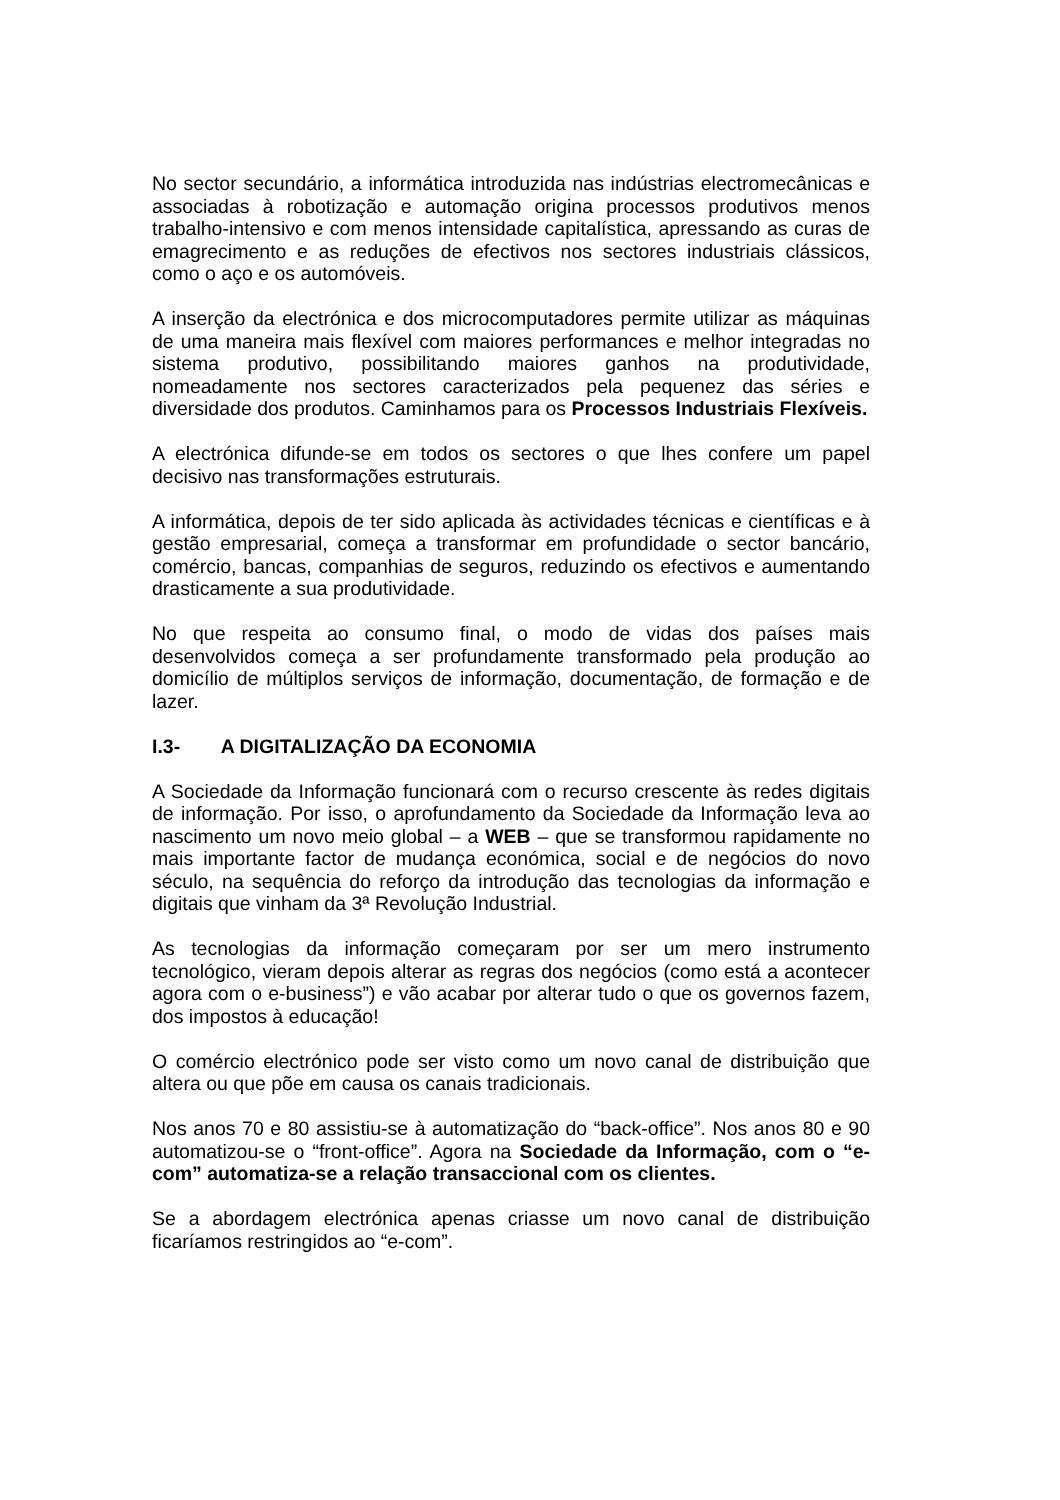No sector secundário, a informática introduzida nas indústrias electromecânicas e associadas à robotização e automação origina processos produtivos menos trabalho-intensivo e com menos intensidade capitalística, apressando as curas de emagrecimento e as reduções de efectivos nos sectores industriais clássicos, como o aço e os automóveis.
A inserção da electrónica e dos microcomputadores permite utilizar as máquinas de uma maneira mais flexível com maiores performances e melhor integradas no sistema produtivo, possibilitando maiores ganhos na produtividade, nomeadamente nos sectores caracterizados pela pequenez das séries e diversidade dos produtos. Caminhamos para os Processos Industriais Flexíveis.
A electrónica difunde-se em todos os sectores o que lhes confere um papel decisivo nas transformações estruturais.
A informática, depois de ter sido aplicada às actividades técnicas e científicas e à gestão empresarial, começa a transformar em profundidade o sector bancário, comércio, bancas, companhias de seguros, reduzindo os efectivos e aumentando drasticamente a sua produtividade.
No que respeita ao consumo final, o modo de vidas dos países mais desenvolvidos começa a ser profundamente transformado pela produção ao domicílio de múltiplos serviços de informação, documentação, de formação e de lazer.
I.3- A DIGITALIZAÇÃO DA ECONOMIA
A Sociedade da Informação funcionará com o recurso crescente às redes digitais de informação. Por isso, o aprofundamento da Sociedade da Informação leva ao nascimento um novo meio global – a WEB – que se transformou rapidamente no mais importante factor de mudança económica, social e de negócios do novo século, na sequência do reforço da introdução das tecnologias da informação e digitais que vinham da 3ª Revolução Industrial.
As tecnologias da informação começaram por ser um mero instrumento tecnológico, vieram depois alterar as regras dos negócios (como está a acontecer agora com o e-business”) e vão acabar por alterar tudo o que os governos fazem, dos impostos à educação!
O comércio electrónico pode ser visto como um novo canal de distribuição que altera ou que põe em causa os canais tradicionais.
Nos anos 70 e 80 assistiu-se à automatização do “back-office”. Nos anos 80 e 90 automatizou-se o “front-office”. Agora na Sociedade da Informação, com o “e-com” automatiza-se a relação transaccional com os clientes.
Se a abordagem electrónica apenas criasse um novo canal de distribuição ficaríamos restringidos ao “e-com”.